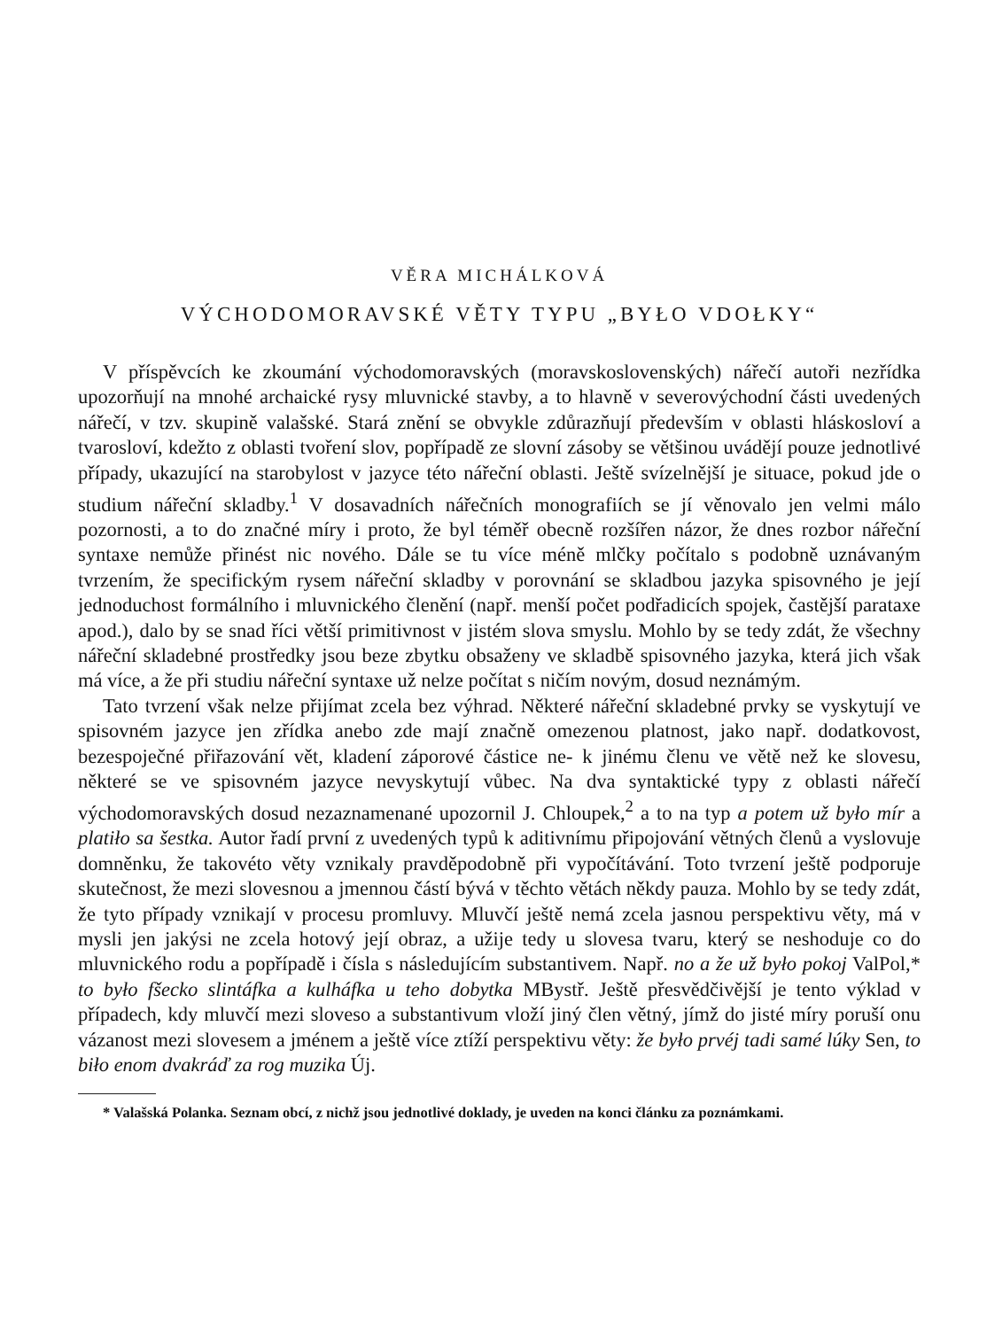VĚRA MICHÁLKOVÁ
VÝCHODOMORAVSKÉ VĚTY TYPU „BYŁO VDOŁKY“
V příspěvcích ke zkoumání východomoravských (moravskoslovenských) nářečí autoři nezřídka upozorňují na mnohé archaické rysy mluvnické stavby, a to hlavně v severovýchodní části uvedených nářečí, v tzv. skupině valašské. Stará znění se obvykle zdůrazňují především v oblasti hláskosloví a tvarosloví, kdežto z oblasti tvoření slov, popřípadě ze slovní zásoby se většinou uvádějí pouze jednotlivé případy, ukazující na starobylost v jazyce této nářeční oblasti. Ještě svízelnější je situace, pokud jde o studium nářeční skladby.<sup>1</sup> V dosavadních nářečních monografiích se jí věnovalo jen velmi málo pozornosti, a to do značné míry i proto, že byl téměř obecně rozšířen názor, že dnes rozbor nářeční syntaxe nemůže přinést nic nového. Dále se tu více méně mlčky počítalo s podobně uznávaným tvrzením, že specifickým rysem nářeční skladby v porovnání se skladbou jazyka spisovného je její jednoduchost formálního i mluvnického členění (např. menší počet podřadicích spojek, častější parataxe apod.), dalo by se snad říci větší primitivnost v jistém slova smyslu. Mohlo by se tedy zdát, že všechny nářeční skladebné prostředky jsou beze zbytku obsaženy ve skladbě spisovného jazyka, která jich však má více, a že při studiu nářeční syntaxe už nelze počítat s ničím novým, dosud neznámým.
Tato tvrzení však nelze přijímat zcela bez výhrad. Některé nářeční skladebné prvky se vyskytují ve spisovném jazyce jen zřídka anebo zde mají značně omezenou platnost, jako např. dodatkovost, bezespoječné přiřazování vět, kladení záporové částice ne- k jinému členu ve větě než ke slovesu, některé se ve spisovném jazyce nevyskytují vůbec. Na dva syntaktické typy z oblasti nářečí východomoravských dosud nezaznamenané upozornil J. Chloupek,<sup>2</sup> a to na typ a potem už było mír a platiło sa šestka. Autor řadí první z uvedených typů k aditivnímu připojování větných členů a vyslovuje domněnku, že takovéto věty vznikaly pravděpodobně při vypočítávání. Toto tvrzení ještě podporuje skutečnost, že mezi slovesnou a jmennou částí bývá v těchto větách někdy pauza. Mohlo by se tedy zdát, že tyto případy vznikají v procesu promluvy. Mluvčí ještě nemá zcela jasnou perspektivu věty, má v mysli jen jakýsi ne zcela hotový její obraz, a užije tedy u slovesa tvaru, který se neshoduje co do mluvnického rodu a popřípadě i čísla s následujícím substantivem. Např. no a že už było pokoj ValPol,* to było fšecko slintáfka a kulháfka u teho dobytka MBystř. Ještě přesvědčivější je tento výklad v případech, kdy mluvčí mezi sloveso a substantivum vloží jiný člen větný, jímž do jisté míry poruší onu vázanost mezi slovesem a jménem a ještě více ztíží perspektivu věty: že było prvéj tadi samé lúky Sen, to biło enom dvakráď za rog muzika Új.
* Valašská Polanka. Seznam obcí, z nichž jsou jednotlivé doklady, je uveden na konci článku za poznámkami.